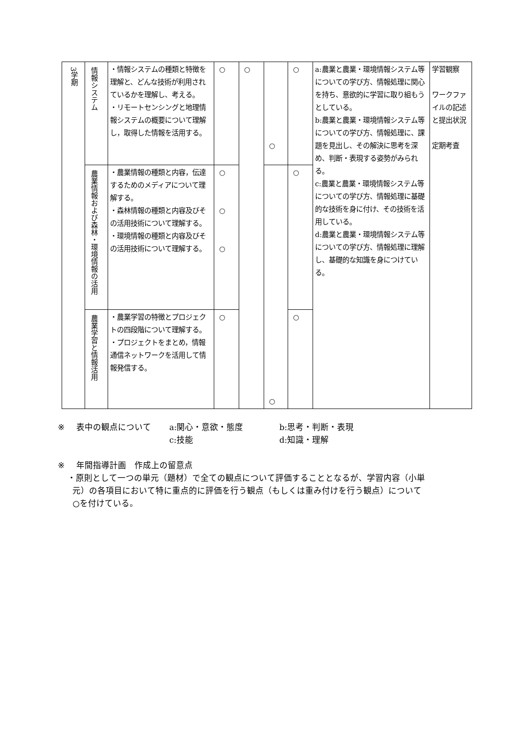| 3学期 | 情報システム | ・情報システムの種類と特徴を理解と、どんな技術が利用されているかを理解し、考える。 ・リモートセンシングと地理情報システムの概要について理解し，取得した情報を活用する。 | ○ | ○ | ○ | ○ | a:農業と農業・環境情報システム等についての学び方、情報処理に関心を持ち、意欲的に学習に取り組もうとしている。 b:農業と農業・環境情報システム等についての学び方、情報処理に、課題を見出し、その解決に思考を深め、判断・表現する姿勢がみられる。 c:農業と農業・環境情報システム等についての学び方、情報処理に基礎的な技術を身に付け、その技術を活用している。 d:農業と農業・環境情報システム等についての学び方、情報処理に理解し、基礎的な知識を身につけている。 | 学習観察 ワークファイルの記述と提出状況 定期考査 |
| | 農業情報および森林・環境情報の活用 | ・農業情報の種類と内容，伝達するためのメディアについて理解する。 ・森林情報の種類と内容及びその活用技術について理解する。 ・環境情報の種類と内容及びその活用技術について理解する。 | ○ ○ ○ | | ○ | ○ | | |
| | 農業学習と情報活用 | ・農業学習の特徴とプロジェクトの四段階について理解する。 ・プロジェクトをまとめ，情報通信ネットワークを活用して情報発信する。 | ○ | | | ○ | | |
※ 表中の観点について a:関心・意欲・態度 b:思考・判断・表現
c:技能 d:知識・理解
※ 年間指導計画　作成上の留意点
・原則として一つの単元（題材）で全ての観点について評価することとなるが、学習内容（小単
元）の各項目において特に重点的に評価を行う観点（もしくは重み付けを行う観点）について
○を付けている。